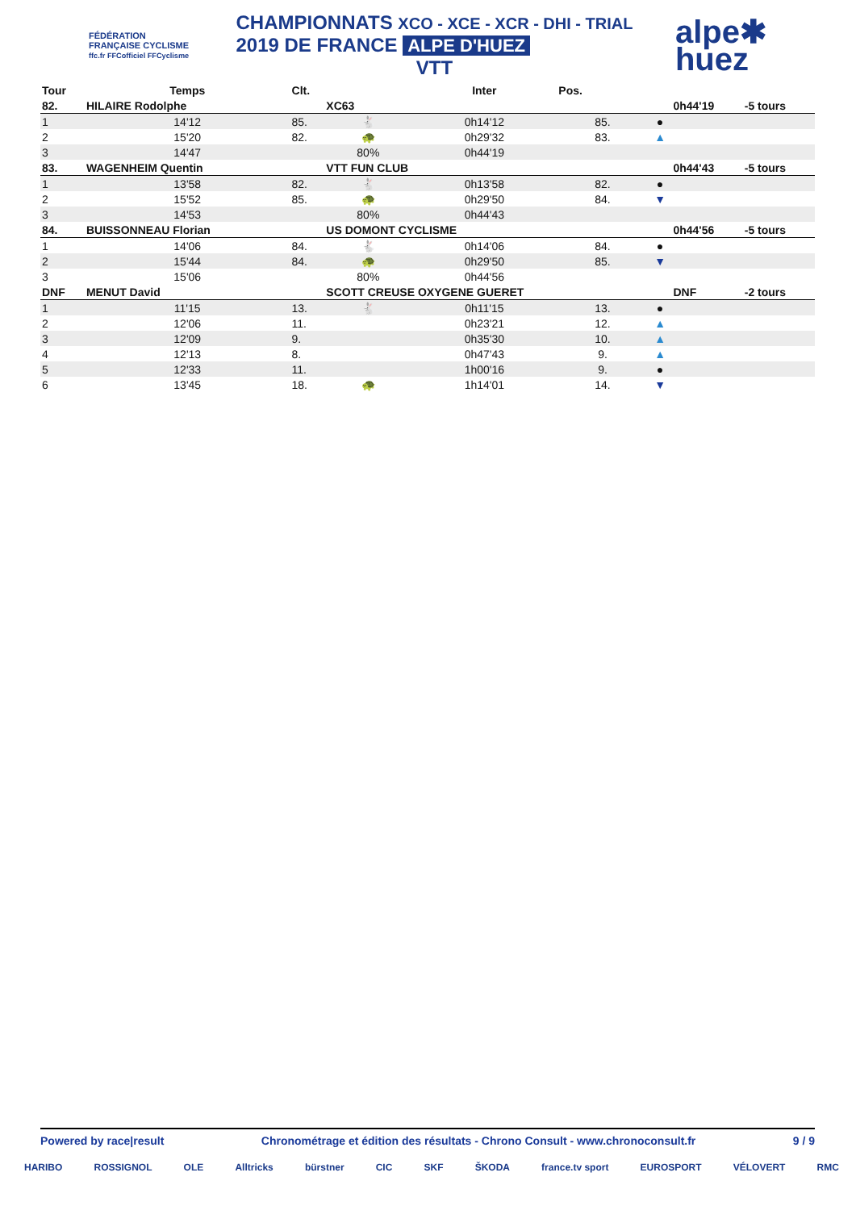FÉDÉRATION FRANÇAISE CYCLISME
ffc.fr FFCofficiel FFCyclisme
CHAMPIONNATS XCO - XCE - XCR - DHI - TRIAL
2019 DE FRANCE ALPE D'HUEZ
VTT
alpe✱
huez
| Tour | Temps | Clt. | | Inter | Pos. | | | |
| --- | --- | --- | --- | --- | --- | --- | --- | --- |
| 82. | HILAIRE Rodolphe | | XC63 | | | | 0h44'19 | -5 tours |
| 1 | 14'12 | 85. | 🐇 | 0h14'12 | 85. | ● | | |
| 2 | 15'20 | 82. | 🐢 | 0h29'32 | 83. | ▲ | | |
| 3 | 14'47 | | 80% | 0h44'19 | | | | |
| 83. | WAGENHEIM Quentin | | VTT FUN CLUB | | | | 0h44'43 | -5 tours |
| 1 | 13'58 | 82. | 🐇 | 0h13'58 | 82. | ● | | |
| 2 | 15'52 | 85. | 🐢 | 0h29'50 | 84. | ▼ | | |
| 3 | 14'53 | | 80% | 0h44'43 | | | | |
| 84. | BUISSONNEAU Florian | | US DOMONT CYCLISME | | | | 0h44'56 | -5 tours |
| 1 | 14'06 | 84. | 🐇 | 0h14'06 | 84. | ● | | |
| 2 | 15'44 | 84. | 🐢 | 0h29'50 | 85. | ▼ | | |
| 3 | 15'06 | | 80% | 0h44'56 | | | | |
| DNF | MENUT David | | SCOTT CREUSE OXYGENE GUERET | | | | DNF | -2 tours |
| 1 | 11'15 | 13. | 🐇 | 0h11'15 | 13. | ● | | |
| 2 | 12'06 | 11. | | 0h23'21 | 12. | ▲ | | |
| 3 | 12'09 | 9. | | 0h35'30 | 10. | ▲ | | |
| 4 | 12'13 | 8. | | 0h47'43 | 9. | ▲ | | |
| 5 | 12'33 | 11. | | 1h00'16 | 9. | ● | | |
| 6 | 13'45 | 18. | 🐢 | 1h14'01 | 14. | ▼ | | |
Powered by race|result Chronométrage et édition des résultats - Chrono Consult - www.chronoconsult.fr 9 / 9
HARIBO ROSSIGNOL OLE Alltricks bürstner CIC SKF ŠKODA france.tv sport EUROSPORT VÉLOVERT RMC